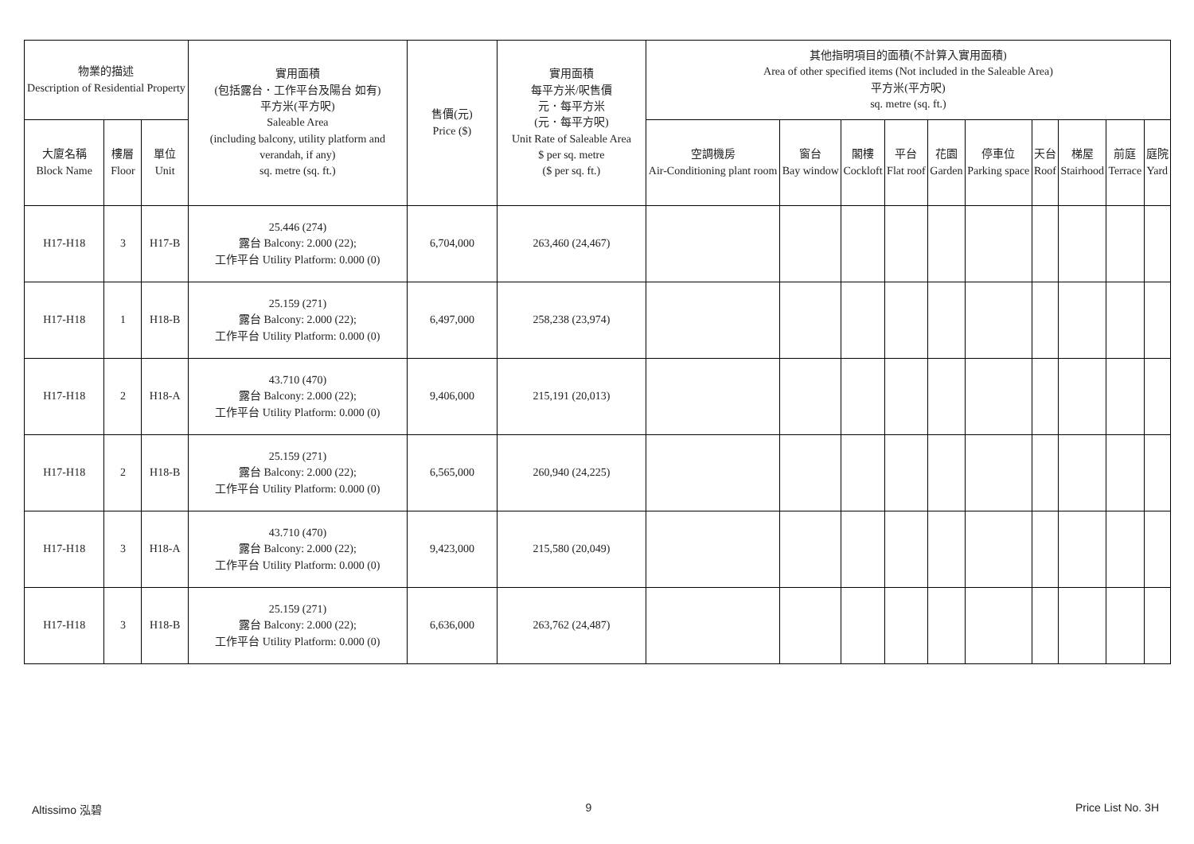| 物業的描述 Description of Residential Property | | | 實用面積 (包括露台．工作平台及陽台 如有) 平方米(平方呎) Saleable Area (including balcony, utility platform and verandah, if any) sq. metre (sq. ft.) | 售價(元) Price ($) | 實用面積 每平方米/呎售價 元．每平方米 (元．每平方呎) Unit Rate of Saleable Area $ per sq. metre ($ per sq. ft.) | 其他指明項目的面積(不計算入實用面積) Area of other specified items (Not included in the Saleable Area) 平方米(平方呎) sq. metre (sq. ft.) | | | | | | | | | |
| --- | --- | --- | --- | --- | --- | --- | --- | --- | --- | --- | --- | --- | --- | --- | --- |
| 大廈名稱 Block Name | 樓層 Floor | 單位 Unit | | | | 空調機房 Air-Conditioning plant room | 窗台 Bay window | 閣樓 Cockloft | 平台 Flat roof | 花園 Garden | 停車位 Parking space | 天台 Roof | 梯屋 Stairhood | 前庭 Terrace | 庭院 Yard |
| H17-H18 | 3 | H17-B | 25.446 (274) 露台 Balcony: 2.000 (22); 工作平台 Utility Platform: 0.000 (0) | 6,704,000 | 263,460 (24,467) | | | | | | | | | | |
| H17-H18 | 1 | H18-B | 25.159 (271) 露台 Balcony: 2.000 (22); 工作平台 Utility Platform: 0.000 (0) | 6,497,000 | 258,238 (23,974) | | | | | | | | | | |
| H17-H18 | 2 | H18-A | 43.710 (470) 露台 Balcony: 2.000 (22); 工作平台 Utility Platform: 0.000 (0) | 9,406,000 | 215,191 (20,013) | | | | | | | | | | |
| H17-H18 | 2 | H18-B | 25.159 (271) 露台 Balcony: 2.000 (22); 工作平台 Utility Platform: 0.000 (0) | 6,565,000 | 260,940 (24,225) | | | | | | | | | | |
| H17-H18 | 3 | H18-A | 43.710 (470) 露台 Balcony: 2.000 (22); 工作平台 Utility Platform: 0.000 (0) | 9,423,000 | 215,580 (20,049) | | | | | | | | | | |
| H17-H18 | 3 | H18-B | 25.159 (271) 露台 Balcony: 2.000 (22); 工作平台 Utility Platform: 0.000 (0) | 6,636,000 | 263,762 (24,487) | | | | | | | | | | |
Altissimo 泓碧 9 Price List No. 3H